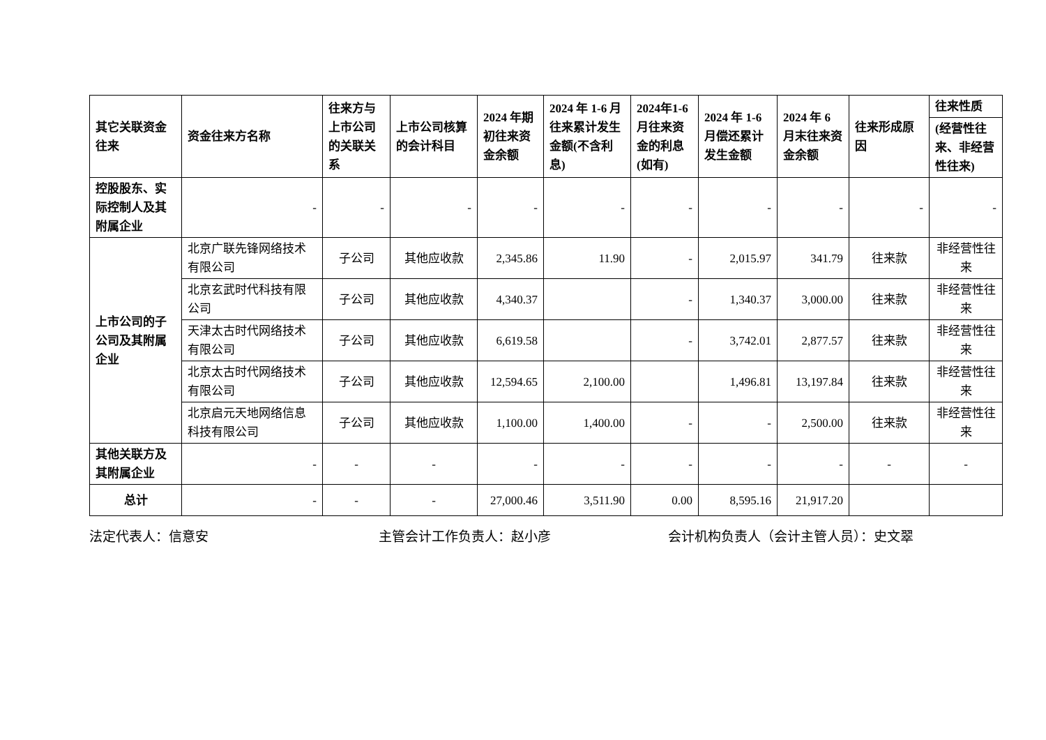| 其它关联资金往来 | 资金往来方名称 | 往来方与上市公司的关联关系 | 上市公司核算的会计科目 | 2024 年期初往来资金余额 | 2024 年 1-6 月往来累计发生金额(不含利息) | 2024年1-6 月往来资金的利息(如有) | 2024 年 1-6 月偿还累计发生金额 | 2024 年 6 月末往来资金余额 | 往来形成原因 | 往来性质 |
| --- | --- | --- | --- | --- | --- | --- | --- | --- | --- | --- |
| | | | | | | | | | | (经营性往来、非经营性往来) |
| 控股股东、实际控制人及其附属企业 | - | - | - | - | - | - | - | - | - | - |
| 上市公司的子公司及其附属企业 | 北京广联先锋网络技术有限公司 | 子公司 | 其他应收款 | 2,345.86 | 11.90 | - | 2,015.97 | 341.79 | 往来款 | 非经营性往来 |
| | 北京玄武时代科技有限公司 | 子公司 | 其他应收款 | 4,340.37 | | - | 1,340.37 | 3,000.00 | 往来款 | 非经营性往来 |
| | 天津太古时代网络技术有限公司 | 子公司 | 其他应收款 | 6,619.58 | | - | 3,742.01 | 2,877.57 | 往来款 | 非经营性往来 |
| | 北京太古时代网络技术有限公司 | 子公司 | 其他应收款 | 12,594.65 | 2,100.00 | | 1,496.81 | 13,197.84 | 往来款 | 非经营性往来 |
| | 北京启元天地网络信息科技有限公司 | 子公司 | 其他应收款 | 1,100.00 | 1,400.00 | - | - | 2,500.00 | 往来款 | 非经营性往来 |
| 其他关联方及其附属企业 | - | - | - | - | - | - | - | - | - | - |
| 总计 | - | - | - | 27,000.46 | 3,511.90 | 0.00 | 8,595.16 | 21,917.20 | | |
法定代表人：信意安 主管会计工作负责人：赵小彦 会计机构负责人（会计主管人员）：史文翠